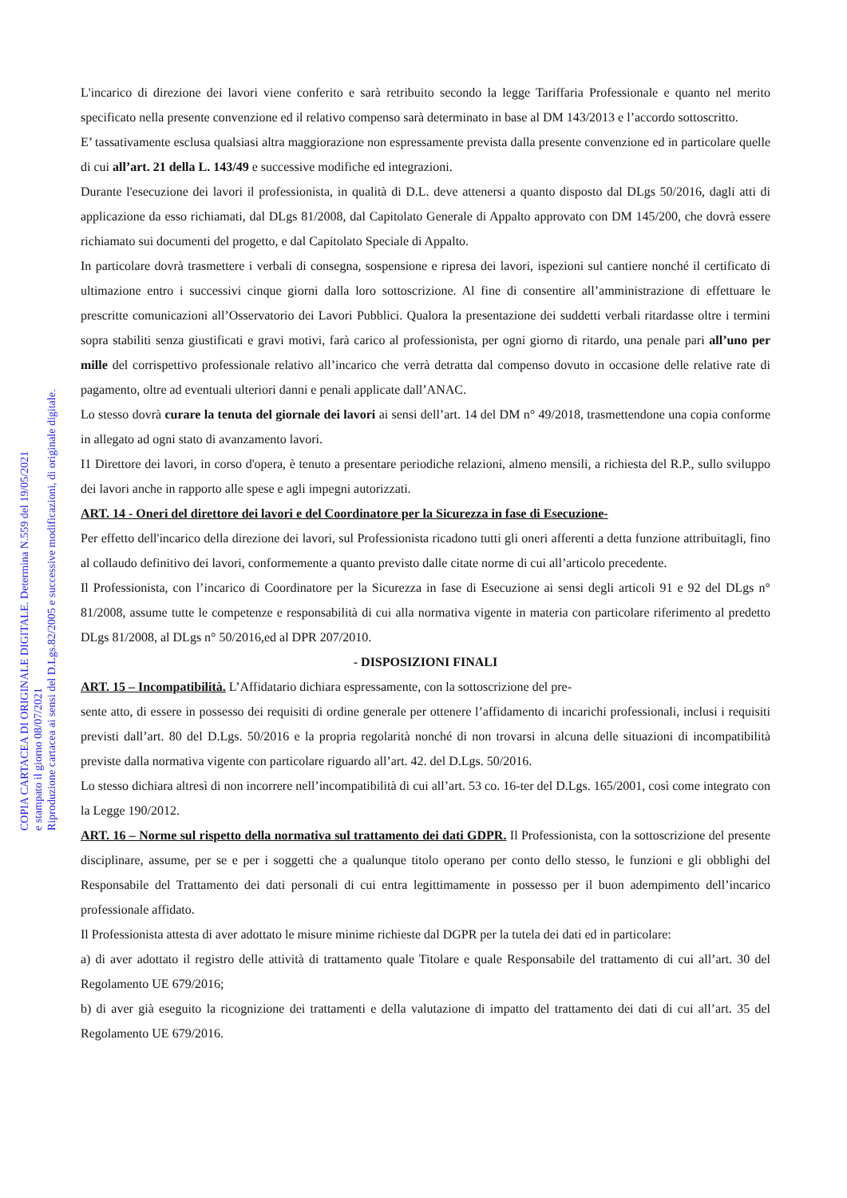COPIA CARTACEA DI ORIGINALE DIGITALE. Determina N.559 del 19/05/2021
e stampato il giorno 08/07/2021
Riproduzione cartacea ai sensi del D.Lgs.82/2005 e successive modificazioni, di originale digitale.
L'incarico di direzione dei lavori viene conferito e sarà retribuito secondo la legge Tariffaria Professionale e quanto nel merito specificato nella presente convenzione ed il relativo compenso sarà determinato in base al DM 143/2013 e l’accordo sottoscritto.
E’ tassativamente esclusa qualsiasi altra maggiorazione non espressamente prevista dalla presente convenzione ed in particolare quelle di cui all’art. 21 della L. 143/49 e successive modifiche ed integrazioni.
Durante l'esecuzione dei lavori il professionista, in qualità di D.L. deve attenersi a quanto disposto dal DLgs 50/2016, dagli atti di applicazione da esso richiamati, dal DLgs 81/2008, dal Capitolato Generale di Appalto approvato con DM 145/200, che dovrà essere richiamato sui documenti del progetto, e dal Capitolato Speciale di Appalto.
In particolare dovrà trasmettere i verbali di consegna, sospensione e ripresa dei lavori, ispezioni sul cantiere nonché il certificato di ultimazione entro i successivi cinque giorni dalla loro sottoscrizione. Al fine di consentire all’amministrazione di effettuare le prescritte comunicazioni all’Osservatorio dei Lavori Pubblici. Qualora la presentazione dei suddetti verbali ritardasse oltre i termini sopra stabiliti senza giustificati e gravi motivi, farà carico al professionista, per ogni giorno di ritardo, una penale pari all’uno per mille del corrispettivo professionale relativo all’incarico che verrà detratta dal compenso dovuto in occasione delle relative rate di pagamento, oltre ad eventuali ulteriori danni e penali applicate dall’ANAC.
Lo stesso dovrà curare la tenuta del giornale dei lavori ai sensi dell’art. 14 del DM n° 49/2018, trasmettendone una copia conforme in allegato ad ogni stato di avanzamento lavori.
I1 Direttore dei lavori, in corso d'opera, è tenuto a presentare periodiche relazioni, almeno mensili, a richiesta del R.P., sullo sviluppo dei lavori anche in rapporto alle spese e agli impegni autorizzati.
ART. 14 - Oneri del direttore dei lavori e del Coordinatore per la Sicurezza in fase di Esecuzione-
Per effetto dell'incarico della direzione dei lavori, sul Professionista ricadono tutti gli oneri afferenti a detta funzione attribuitagli, fino al collaudo definitivo dei lavori, conformemente a quanto previsto dalle citate norme di cui all’articolo precedente.
Il Professionista, con l’incarico di Coordinatore per la Sicurezza in fase di Esecuzione ai sensi degli articoli 91 e 92 del DLgs n° 81/2008, assume tutte le competenze e responsabilità di cui alla normativa vigente in materia con particolare riferimento al predetto DLgs 81/2008, al DLgs n° 50/2016,ed al DPR 207/2010.
- DISPOSIZIONI FINALI
ART. 15 – Incompatibilità. L’Affidatario dichiara espressamente, con la sottoscrizione del pre-
sente atto, di essere in possesso dei requisiti di ordine generale per ottenere l’affidamento di incarichi professionali, inclusi i requisiti previsti dall’art. 80 del D.Lgs. 50/2016 e la propria regolarità nonché di non trovarsi in alcuna delle situazioni di incompatibilità previste dalla normativa vigente con particolare riguardo all’art. 42. del D.Lgs. 50/2016.
Lo stesso dichiara altresì di non incorrere nell’incompatibilità di cui all’art. 53 co. 16-ter del D.Lgs. 165/2001, così come integrato con la Legge 190/2012.
ART. 16 – Norme sul rispetto della normativa sul trattamento dei dati GDPR. Il Professionista, con la sottoscrizione del presente disciplinare, assume, per se e per i soggetti che a qualunque titolo operano per conto dello stesso, le funzioni e gli obblighi del Responsabile del Trattamento dei dati personali di cui entra legittimamente in possesso per il buon adempimento dell’incarico professionale affidato.
Il Professionista attesta di aver adottato le misure minime richieste dal DGPR per la tutela dei dati ed in particolare:
a) di aver adottato il registro delle attività di trattamento quale Titolare e quale Responsabile del trattamento di cui all’art. 30 del Regolamento UE 679/2016;
b) di aver già eseguito la ricognizione dei trattamenti e della valutazione di impatto del trattamento dei dati di cui all’art. 35 del Regolamento UE 679/2016.